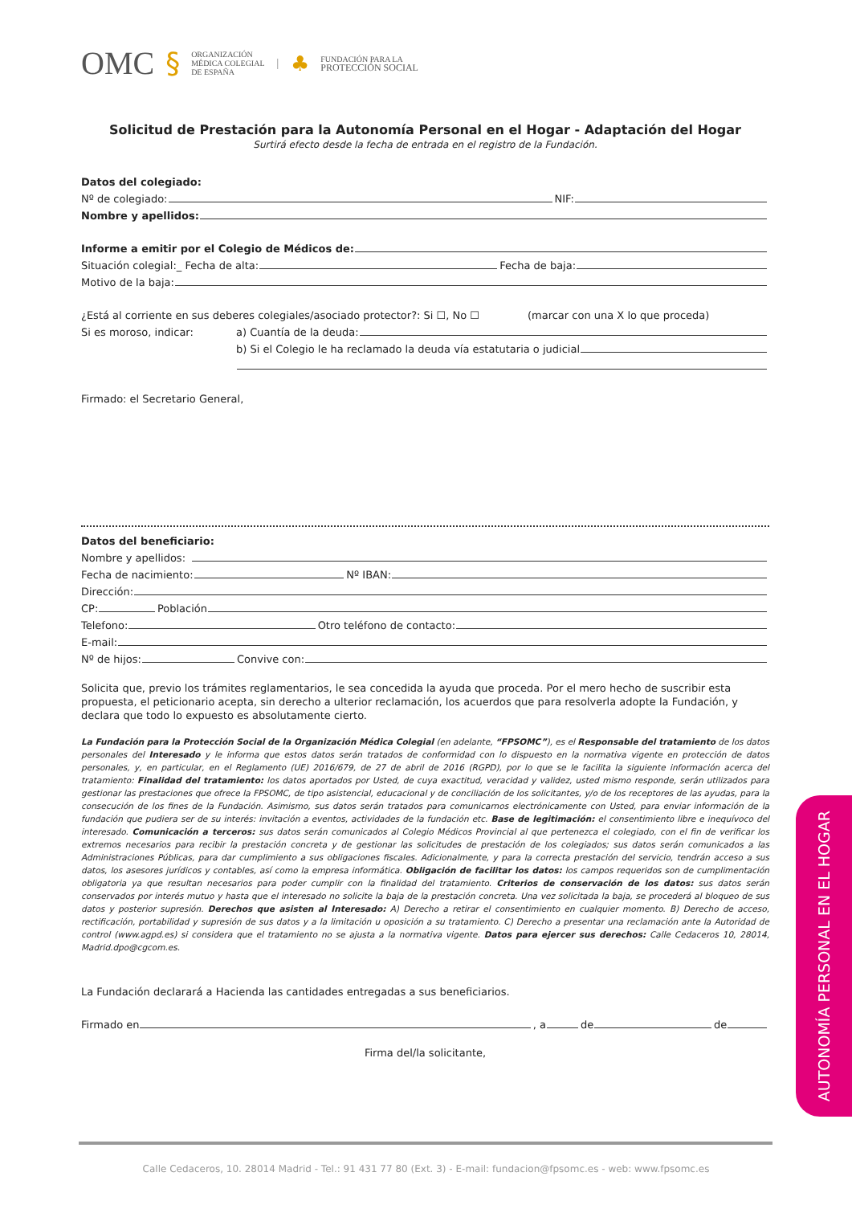OMC §
ORGANIZACIÓN
MÉDICA COLEGIAL
DE ESPAÑA
| ♣
FUNDACIÓN PARA LA
PROTECCIÓN SOCIAL
Solicitud de Prestación para la Autonomía Personal en el Hogar - Adaptación del Hogar
Surtirá efecto desde la fecha de entrada en el registro de la Fundación.
Datos del colegiado:
Nº de colegiado: NIF:
Nombre y apellidos:
Informe a emitir por el Colegio de Médicos de:
Situación colegial:_ Fecha de alta: Fecha de baja:
Motivo de la baja:
¿Está al corriente en sus deberes colegiales/asociado protector?: Si ☐, No ☐ (marcar con una X lo que proceda)
Si es moroso, indicar: a) Cuantía de la deuda:
b) Si el Colegio le ha reclamado la deuda vía estatutaria o judicial
Firmado: el Secretario General,
Datos del beneficiario:
Nombre y apellidos:
Fecha de nacimiento: Nº IBAN:
Dirección:
CP: Población
Telefono: Otro teléfono de contacto:
E-mail:
Nº de hijos: Convive con:
Solicita que, previo los trámites reglamentarios, le sea concedida la ayuda que proceda. Por el mero hecho de suscribir esta propuesta, el peticionario acepta, sin derecho a ulterior reclamación, los acuerdos que para resolverla adopte la Fundación, y declara que todo lo expuesto es absolutamente cierto.
La Fundación para la Protección Social de la Organización Médica Colegial (en adelante, “FPSOMC”), es el Responsable del tratamiento de los datos personales del Interesado y le informa que estos datos serán tratados de conformidad con lo dispuesto en la normativa vigente en protección de datos personales, y, en particular, en el Reglamento (UE) 2016/679, de 27 de abril de 2016 (RGPD), por lo que se le facilita la siguiente información acerca del tratamiento: Finalidad del tratamiento: los datos aportados por Usted, de cuya exactitud, veracidad y validez, usted mismo responde, serán utilizados para gestionar las prestaciones que ofrece la FPSOMC, de tipo asistencial, educacional y de conciliación de los solicitantes, y/o de los receptores de las ayudas, para la consecución de los fines de la Fundación. Asimismo, sus datos serán tratados para comunicarnos electrónicamente con Usted, para enviar información de la fundación que pudiera ser de su interés: invitación a eventos, actividades de la fundación etc. Base de legitimación: el consentimiento libre e inequívoco del interesado. Comunicación a terceros: sus datos serán comunicados al Colegio Médicos Provincial al que pertenezca el colegiado, con el fin de verificar los extremos necesarios para recibir la prestación concreta y de gestionar las solicitudes de prestación de los colegiados; sus datos serán comunicados a las Administraciones Públicas, para dar cumplimiento a sus obligaciones fiscales. Adicionalmente, y para la correcta prestación del servicio, tendrán acceso a sus datos, los asesores jurídicos y contables, así como la empresa informática. Obligación de facilitar los datos: los campos requeridos son de cumplimentación obligatoria ya que resultan necesarios para poder cumplir con la finalidad del tratamiento. Criterios de conservación de los datos: sus datos serán conservados por interés mutuo y hasta que el interesado no solicite la baja de la prestación concreta. Una vez solicitada la baja, se procederá al bloqueo de sus datos y posterior supresión. Derechos que asisten al Interesado: A) Derecho a retirar el consentimiento en cualquier momento. B) Derecho de acceso, rectificación, portabilidad y supresión de sus datos y a la limitación u oposición a su tratamiento. C) Derecho a presentar una reclamación ante la Autoridad de control (www.agpd.es) si considera que el tratamiento no se ajusta a la normativa vigente. Datos para ejercer sus derechos: Calle Cedaceros 10, 28014, Madrid.dpo@cgcom.es.
La Fundación declarará a Hacienda las cantidades entregadas a sus beneficiarios.
Firmado en , a de de
Firma del/la solicitante,
AUTONOMÍA PERSONAL EN EL HOGAR
Calle Cedaceros, 10. 28014 Madrid - Tel.: 91 431 77 80 (Ext. 3) - E-mail: fundacion@fpsomc.es - web: www.fpsomc.es